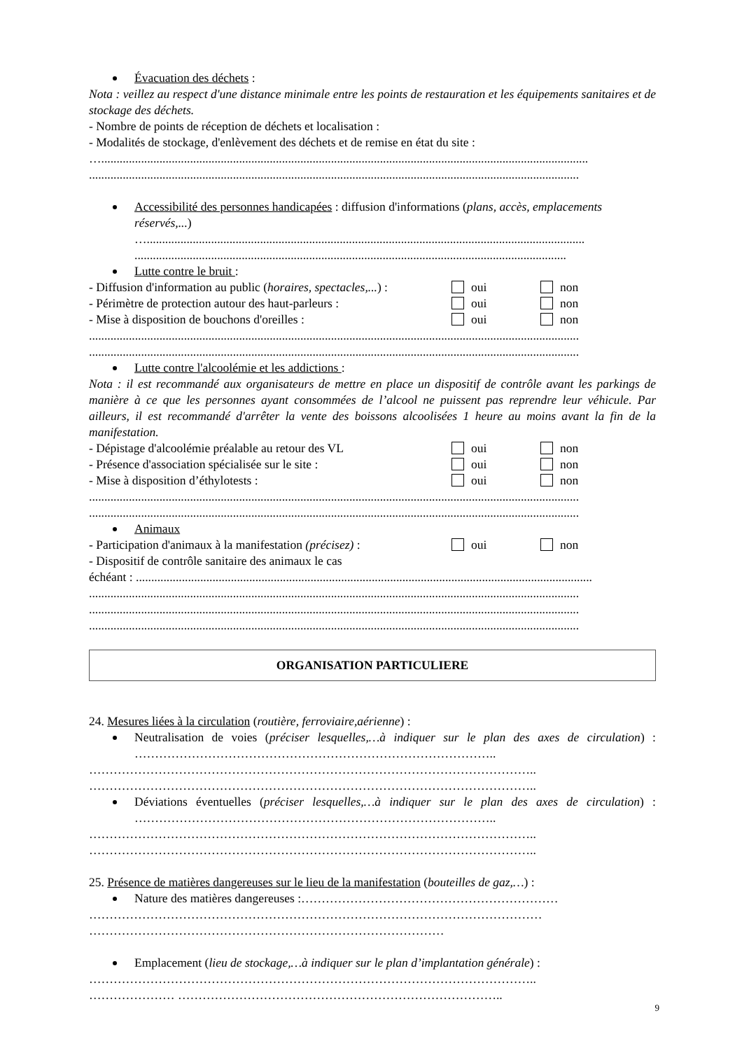Évacuation des déchets :
Nota : veillez au respect d'une distance minimale entre les points de restauration et les équipements sanitaires et de stockage des déchets.
- Nombre de points de réception de déchets et localisation :
- Modalités de stockage, d'enlèvement des déchets et de remise en état du site :
…...............................................................................................................................................................
................................................................................................................................................................
Accessibilité des personnes handicapées : diffusion d'informations (plans, accès, emplacements réservés,...)
…...............................................................................................................................................
.............................................................................................................................................
Lutte contre le bruit :
- Diffusion d'information au public (horaires, spectacles,...) : oui non
- Périmètre de protection autour des haut-parleurs : oui non
- Mise à disposition de bouchons d'oreilles : oui non
................................................................................................................................................................
................................................................................................................................................................
Lutte contre l'alcoolémie et les addictions :
Nota : il est recommandé aux organisateurs de mettre en place un dispositif de contrôle avant les parkings de manière à ce que les personnes ayant consommées de l’alcool ne puissent pas reprendre leur véhicule. Par ailleurs, il est recommandé d'arrêter la vente des boissons alcoolisées 1 heure au moins avant la fin de la manifestation.
- Dépistage d'alcoolémie préalable au retour des VL oui non
- Présence d'association spécialisée sur le site : oui non
- Mise à disposition d’éthylotests : oui non
................................................................................................................................................................
................................................................................................................................................................
Animaux
- Participation d'animaux à la manifestation (précisez) : oui non
- Dispositif de contrôle sanitaire des animaux le cas
échéant : .....................................................................................................................................................
................................................................................................................................................................
................................................................................................................................................................
................................................................................................................................................................
ORGANISATION PARTICULIERE
24. Mesures liées à la circulation (routière, ferroviaire,aérienne) :
Neutralisation de voies (préciser lesquelles,…à indiquer sur le plan des axes de circulation) : ……………………………………………………………………………..
………………………………………………………………………………………………..
………………………………………………………………………………………………..
Déviations éventuelles (préciser lesquelles,…à indiquer sur le plan des axes de circulation) : ……………………………………………………………………………..
………………………………………………………………………………………………..
………………………………………………………………………………………………..
25. Présence de matières dangereuses sur le lieu de la manifestation (bouteilles de gaz,…) :
Nature des matières dangereuses :………………………………………………………
…………………………………………………………………………………………………
……………………………………………………………………………
Emplacement (lieu de stockage,…à indiquer sur le plan d’implantation générale) :
………………………………………………………………………………………………..
………………… ……………………………………………………………………..
9